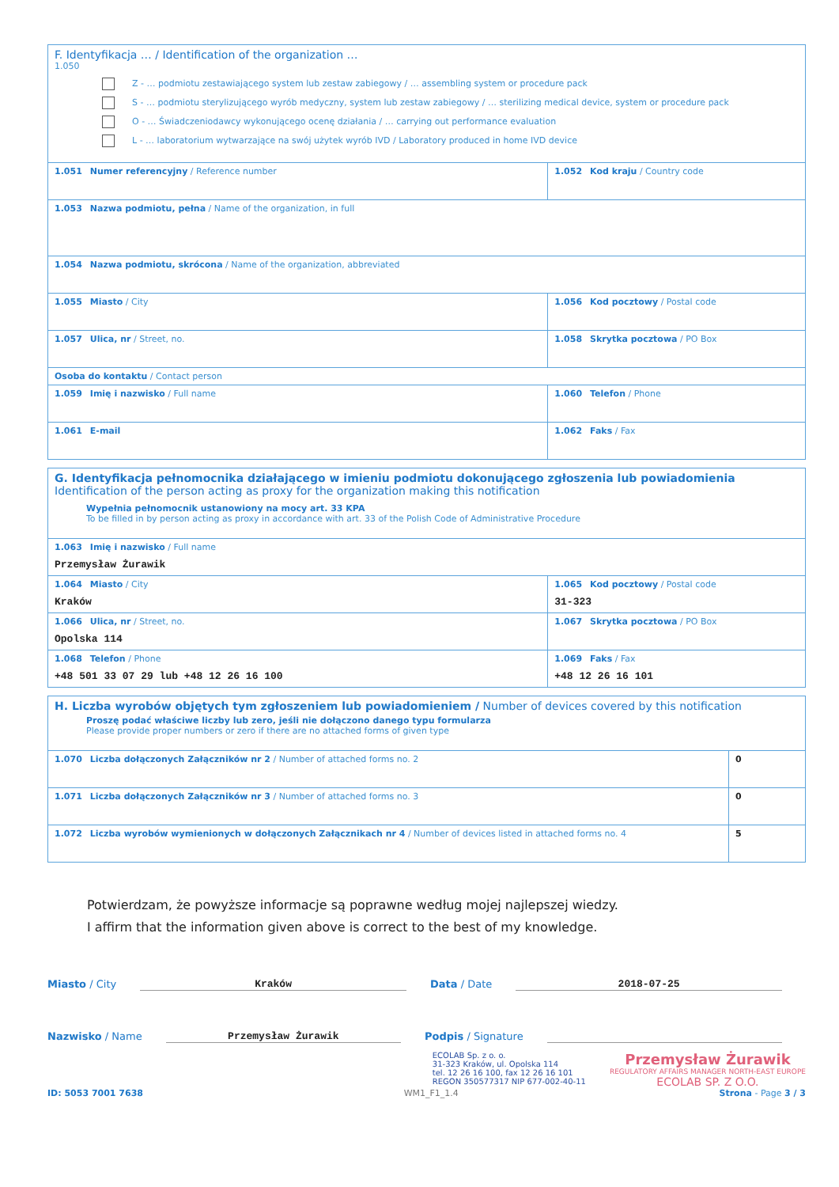| F. Identyfikacja … / Identification of the organization … 1.050 Z - … podmiotu zestawiającego system lub zestaw zabiegowy / … assembling system or procedure pack S - … podmiotu sterylizującego wyrób medyczny, system lub zestaw zabiegowy / … sterilizing medical device, system or procedure pack O - … Świadczeniodawcy wykonującego ocenę działania / … carrying out performance evaluation L - … laboratorium wytwarzające na swój użytek wyrób IVD / Laboratory produced in home IVD device | |
| 1.051 Numer referencyjny / Reference number | 1.052 Kod kraju / Country code |
| 1.053 Nazwa podmiotu, pełna / Name of the organization, in full | |
| 1.054 Nazwa podmiotu, skrócona / Name of the organization, abbreviated | |
| 1.055 Miasto / City | 1.056 Kod pocztowy / Postal code |
| 1.057 Ulica, nr / Street, no. | 1.058 Skrytka pocztowa / PO Box |
| Osoba do kontaktu / Contact person | |
| 1.059 Imię i nazwisko / Full name | 1.060 Telefon / Phone |
| 1.061 E-mail | 1.062 Faks / Fax |
| G. Identyfikacja pełnomocnika działającego w imieniu podmiotu dokonującego zgłoszenia lub powiadomienia Identification of the person acting as proxy for the organization making this notification Wypełnia pełnomocnik ustanowiony na mocy art. 33 KPA To be filled in by person acting as proxy in accordance with art. 33 of the Polish Code of Administrative Procedure | |
| 1.063 Imię i nazwisko / Full name Przemysław Żurawik | |
| 1.064 Miasto / City Kraków | 1.065 Kod pocztowy / Postal code 31-323 |
| 1.066 Ulica, nr / Street, no. Opolska 114 | 1.067 Skrytka pocztowa / PO Box |
| 1.068 Telefon / Phone +48 501 33 07 29 lub +48 12 26 16 100 | 1.069 Faks / Fax +48 12 26 16 101 |
| H. Liczba wyrobów objętych tym zgłoszeniem lub powiadomieniem / Number of devices covered by this notification Proszę podać właściwe liczby lub zero, jeśli nie dołączono danego typu formularza Please provide proper numbers or zero if there are no attached forms of given type | |
| 1.070 Liczba dołączonych Załączników nr 2 / Number of attached forms no. 2 | 0 |
| 1.071 Liczba dołączonych Załączników nr 3 / Number of attached forms no. 3 | 0 |
| 1.072 Liczba wyrobów wymienionych w dołączonych Załącznikach nr 4 / Number of devices listed in attached forms no. 4 | 5 |
Potwierdzam, że powyższe informacje są poprawne według mojej najlepszej wiedzy.
I affirm that the information given above is correct to the best of my knowledge.
Miasto / City Kraków Data / Date 2018-07-25
Nazwisko / Name Przemysław Żurawik Podpis / Signature
ECOLAB Sp. z o. o.
31-323 Kraków, ul. Opolska 114
tel. 12 26 16 100, fax 12 26 16 101
REGON 350577317 NIP 677-002-40-11
Przemysław Żurawik
REGULATORY AFFAIRS MANAGER NORTH-EAST EUROPE
ECOLAB SP. Z O.O.
ID: 5053 7001 7638 WM1_F1_1.4 Strona - Page 3 / 3